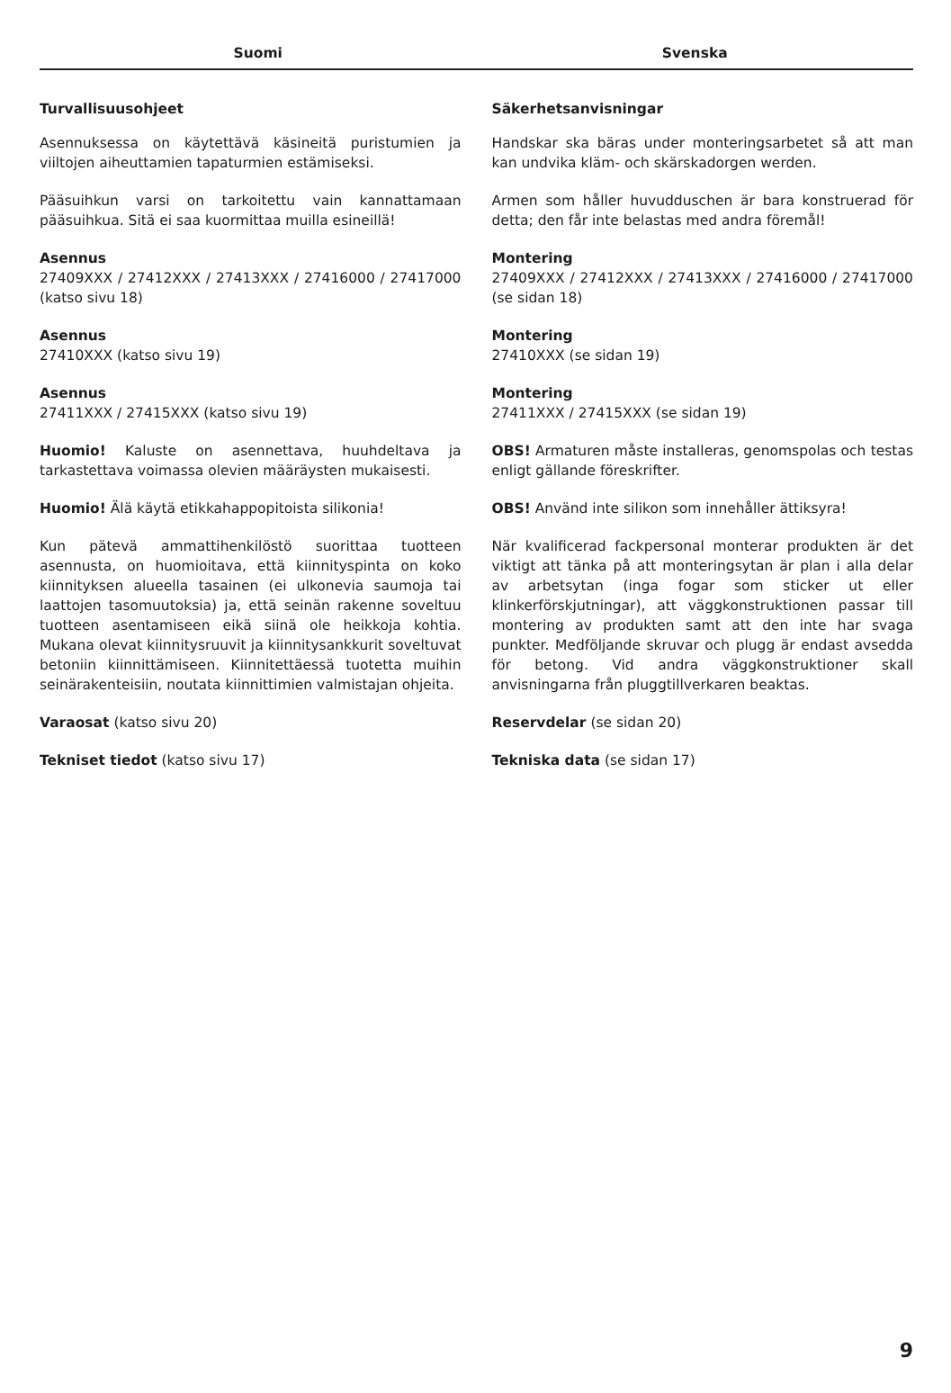Suomi Svenska
Turvallisuusohjeet
Asennuksessa on käytettävä käsineitä puristumien ja viiltojen aiheuttamien tapaturmien estämiseksi.
Pääsuihkun varsi on tarkoitettu vain kannattamaan pääsuihkua. Sitä ei saa kuormittaa muilla esineillä!
Asennus
27409XXX / 27412XXX / 27413XXX / 27416000 / 27417000 (katso sivu 18)
Asennus
27410XXX (katso sivu 19)
Asennus
27411XXX / 27415XXX (katso sivu 19)
Huomio! Kaluste on asennettava, huuhdeltava ja tarkastettava voimassa olevien määräysten mukaisesti.
Huomio! Älä käytä etikkahappopitoista silikonia!
Kun pätevä ammattihenkilöstö suorittaa tuotteen asennusta, on huomioitava, että kiinnityspinta on koko kiinnityksen alueella tasainen (ei ulkonevia saumoja tai laattojen tasomuutoksia) ja, että seinän rakenne soveltuu tuotteen asentamiseen eikä siinä ole heikkoja kohtia. Mukana olevat kiinnitysruuvit ja kiinnitysankkurit soveltuvat betoniin kiinnittämiseen. Kiinnitettäessä tuotetta muihin seinärakenteisiin, noutata kiinnittimien valmistajan ohjeita.
Varaosat (katso sivu 20)
Tekniset tiedot (katso sivu 17)
Säkerhetsanvisningar
Handskar ska bäras under monteringsarbetet så att man kan undvika kläm- och skärskadorgen werden.
Armen som håller huvudduschen är bara konstruerad för detta; den får inte belastas med andra föremål!
Montering
27409XXX / 27412XXX / 27413XXX / 27416000 / 27417000 (se sidan 18)
Montering
27410XXX (se sidan 19)
Montering
27411XXX / 27415XXX (se sidan 19)
OBS! Armaturen måste installeras, genomspolas och testas enligt gällande föreskrifter.
OBS! Använd inte silikon som innehåller ättiksyra!
När kvalificerad fackpersonal monterar produkten är det viktigt att tänka på att monteringsytan är plan i alla delar av arbetsytan (inga fogar som sticker ut eller klinkerförskjutningar), att väggkonstruktionen passar till montering av produkten samt att den inte har svaga punkter. Medföljande skruvar och plugg är endast avsedda för betong. Vid andra väggkonstruktioner skall anvisningarna från pluggtillverkaren beaktas.
Reservdelar (se sidan 20)
Tekniska data (se sidan 17)
9